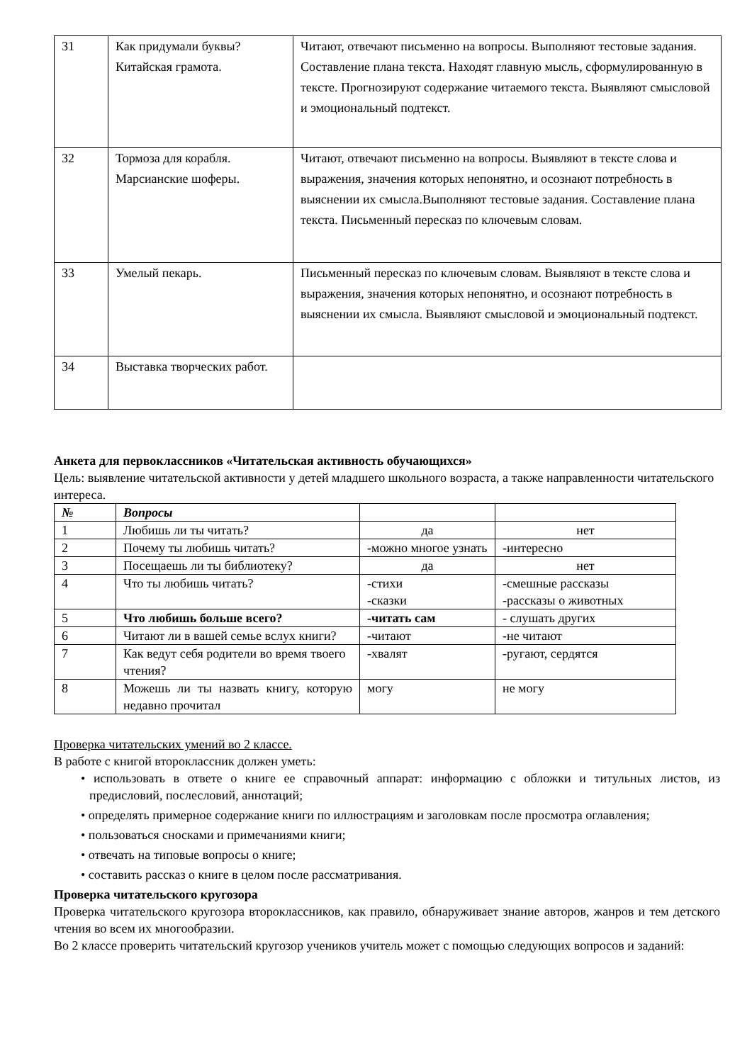| 31 | Как придумали буквы? Китайская грамота. | Читают, отвечают письменно на вопросы. Выполняют тестовые задания. Составление плана текста. Находят главную мысль, сформулированную в тексте. Прогнозируют содержание читаемого текста. Выявляют смысловой и эмоциональный подтекст. |
| 32 | Тормоза для корабля. Марсианские шоферы. | Читают, отвечают письменно на вопросы. Выявляют в тексте слова и выражения, значения которых непонятно, и осознают потребность в выяснении их смысла.Выполняют тестовые задания. Составление плана текста. Письменный пересказ по ключевым словам. |
| 33 | Умелый пекарь. | Письменный пересказ по ключевым словам. Выявляют в тексте слова и выражения, значения которых непонятно, и осознают потребность в выяснении их смысла. Выявляют смысловой и эмоциональный подтекст. |
| 34 | Выставка творческих работ. | |
Анкета для первоклассников «Читательская активность обучающихся»
Цель: выявление читательской активности у детей младшего школьного возраста, а также направленности читательского интереса.
| № | Вопросы | | |
| --- | --- | --- | --- |
| 1 | Любишь ли ты читать? | да | нет |
| 2 | Почему ты любишь читать? | -можно многое узнать | -интересно |
| 3 | Посещаешь ли ты библиотеку? | да | нет |
| 4 | Что ты любишь читать? | -стихи -сказки | -смешные рассказы -рассказы о животных |
| 5 | Что любишь больше всего? | -читать сам | - слушать других |
| 6 | Читают ли в вашей семье вслух книги? | -читают | -не читают |
| 7 | Как ведут себя родители во время твоего чтения? | -хвалят | -ругают, сердятся |
| 8 | Можешь ли ты назвать книгу, которую недавно прочитал | могу | не могу |
Проверка читательских умений во 2 классе.
В работе с книгой второклассник должен уметь:
• использовать в ответе о книге ее справочный аппарат: информацию с обложки и титульных листов, из предисловий, послесловий, аннотаций;
• определять примерное содержание книги по иллюстрациям и заголовкам после просмотра оглавления;
• пользоваться сносками и примечаниями книги;
• отвечать на типовые вопросы о книге;
• составить рассказ о книге в целом после рассматривания.
Проверка читательского кругозора
Проверка читательского кругозора второклассников, как правило, обнаруживает знание авторов, жанров и тем детского чтения во всем их многообразии.
Во 2 классе проверить читательский кругозор учеников учитель может с помощью следующих вопросов и заданий: